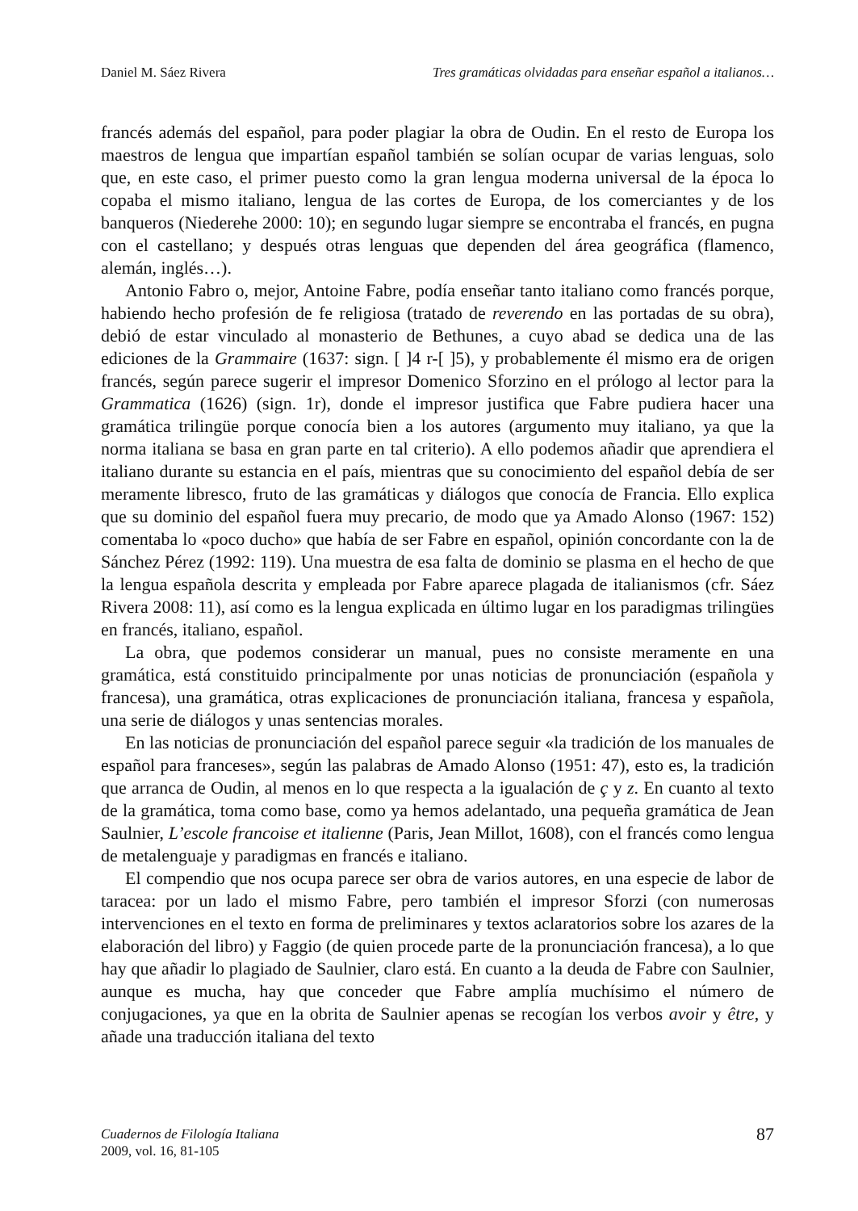Daniel M. Sáez Rivera Tres gramáticas olvidadas para enseñar español a italianos…
francés además del español, para poder plagiar la obra de Oudin. En el resto de Europa los maestros de lengua que impartían español también se solían ocupar de varias lenguas, solo que, en este caso, el primer puesto como la gran lengua moderna universal de la época lo copaba el mismo italiano, lengua de las cortes de Europa, de los comerciantes y de los banqueros (Niederehe 2000: 10); en segundo lugar siempre se encontraba el francés, en pugna con el castellano; y después otras lenguas que dependen del área geográfica (flamenco, alemán, inglés…).
Antonio Fabro o, mejor, Antoine Fabre, podía enseñar tanto italiano como francés porque, habiendo hecho profesión de fe religiosa (tratado de reverendo en las portadas de su obra), debió de estar vinculado al monasterio de Bethunes, a cuyo abad se dedica una de las ediciones de la Grammaire (1637: sign. [ ]4 r-[ ]5), y probablemente él mismo era de origen francés, según parece sugerir el impresor Domenico Sforzino en el prólogo al lector para la Grammatica (1626) (sign. 1r), donde el impresor justifica que Fabre pudiera hacer una gramática trilingüe porque conocía bien a los autores (argumento muy italiano, ya que la norma italiana se basa en gran parte en tal criterio). A ello podemos añadir que aprendiera el italiano durante su estancia en el país, mientras que su conocimiento del español debía de ser meramente libresco, fruto de las gramáticas y diálogos que conocía de Francia. Ello explica que su dominio del español fuera muy precario, de modo que ya Amado Alonso (1967: 152) comentaba lo «poco ducho» que había de ser Fabre en español, opinión concordante con la de Sánchez Pérez (1992: 119). Una muestra de esa falta de dominio se plasma en el hecho de que la lengua española descrita y empleada por Fabre aparece plagada de italianismos (cfr. Sáez Rivera 2008: 11), así como es la lengua explicada en último lugar en los paradigmas trilingües en francés, italiano, español.
La obra, que podemos considerar un manual, pues no consiste meramente en una gramática, está constituido principalmente por unas noticias de pronunciación (española y francesa), una gramática, otras explicaciones de pronunciación italiana, francesa y española, una serie de diálogos y unas sentencias morales.
En las noticias de pronunciación del español parece seguir «la tradición de los manuales de español para franceses», según las palabras de Amado Alonso (1951: 47), esto es, la tradición que arranca de Oudin, al menos en lo que respecta a la igualación de ç y z. En cuanto al texto de la gramática, toma como base, como ya hemos adelantado, una pequeña gramática de Jean Saulnier, L’escole francoise et italienne (Paris, Jean Millot, 1608), con el francés como lengua de metalenguaje y paradigmas en francés e italiano.
El compendio que nos ocupa parece ser obra de varios autores, en una especie de labor de taracea: por un lado el mismo Fabre, pero también el impresor Sforzi (con numerosas intervenciones en el texto en forma de preliminares y textos aclaratorios sobre los azares de la elaboración del libro) y Faggio (de quien procede parte de la pronunciación francesa), a lo que hay que añadir lo plagiado de Saulnier, claro está. En cuanto a la deuda de Fabre con Saulnier, aunque es mucha, hay que conceder que Fabre amplía muchísimo el número de conjugaciones, ya que en la obrita de Saulnier apenas se recogían los verbos avoir y être, y añade una traducción italiana del texto
Cuadernos de Filología Italiana
2009, vol. 16, 81-105
87